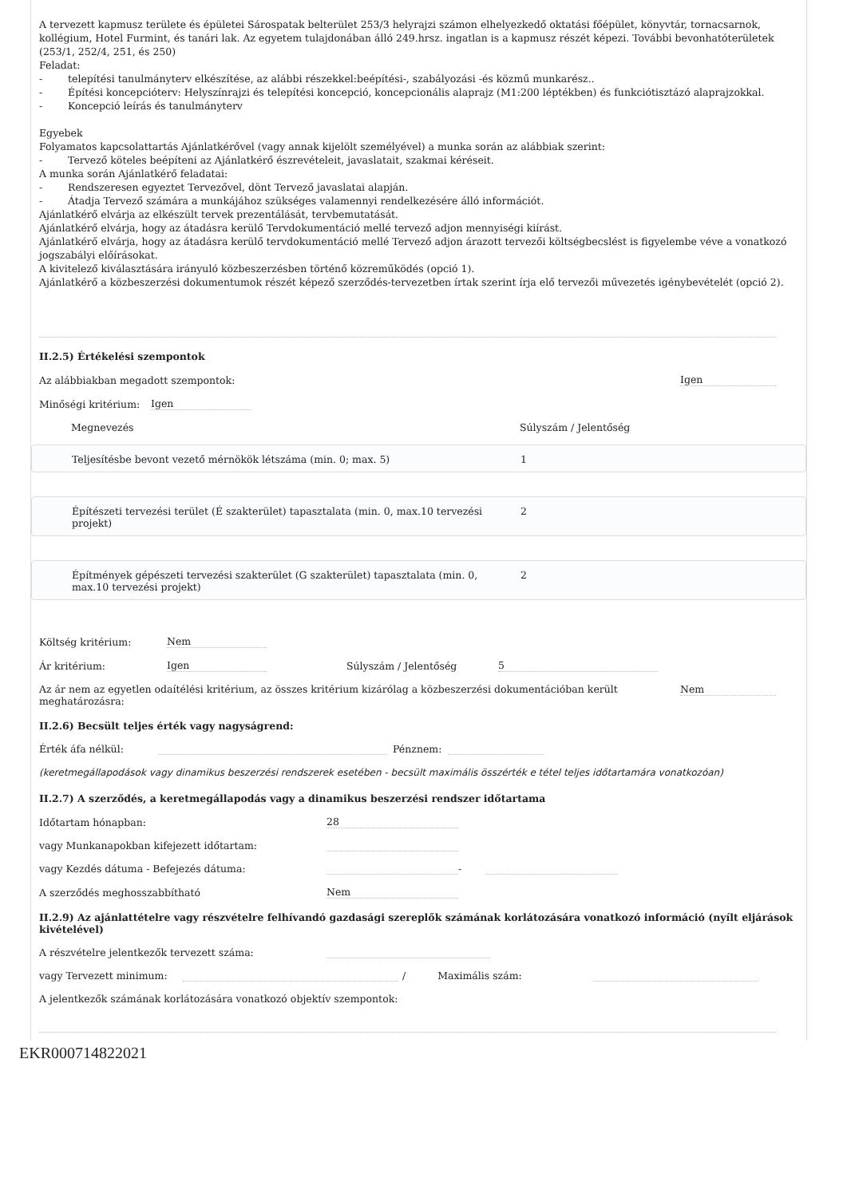A tervezett kapmusz területe és épületei Sárospatak belterület 253/3 helyrajzi számon elhelyezkedő oktatási főépület, könyvtár, tornacsarnok, kollégium, Hotel Furmint, és tanári lak. Az egyetem tulajdonában álló 249.hrsz. ingatlan is a kapmusz részét képezi. További bevonhatóterületek (253/1, 252/4, 251, és 250)
Feladat:
- telepítési tanulmányterv elkészítése, az alábbi részekkel:beépítési-, szabályozási -és közmű munkarész..
- Építési koncepcióterv: Helyszínrajzi és telepítési koncepció, koncepcionális alaprajz (M1:200 léptékben) és funkciótisztázó alaprajzokkal.
- Koncepció leírás és tanulmányterv
Egyebek
Folyamatos kapcsolattartás Ajánlatkérővel (vagy annak kijelölt személyével) a munka során az alábbiak szerint:
- Tervező köteles beépíteni az Ajánlatkérő észrevételeit, javaslatait, szakmai kéréseit.
A munka során Ajánlatkérő feladatai:
- Rendszeresen egyeztet Tervezővel, dönt Tervező javaslatai alapján.
- Átadja Tervező számára a munkájához szükséges valamennyi rendelkezésére álló információt.
Ajánlatkérő elvárja az elkészült tervek prezentálását, tervbemutatását.
Ajánlatkérő elvárja, hogy az átadásra kerülő Tervdokumentáció mellé tervező adjon mennyiségi kiírást.
Ajánlatkérő elvárja, hogy az átadásra kerülő tervdokumentáció mellé Tervező adjon árazott tervezői költségbecslést is figyelembe véve a vonatkozó jogszabályi előírásokat.
A kivitelező kiválasztására irányuló közbeszerzésben történő közreműködés (opció 1).
Ajánlatkérő a közbeszerzési dokumentumok részét képező szerződés-tervezetben írtak szerint írja elő tervezői művezetés igénybevételét (opció 2).
II.2.5) Értékelési szempontok
Az alábbiakban megadott szempontok: Igen
Minőségi kritérium: Igen
Megnevezés Súlyszám / Jelentőség
Teljesítésbe bevont vezető mérnökök létszáma (min. 0; max. 5) 1
Építészeti tervezési terület (É szakterület) tapasztalata (min. 0, max.10 tervezési projekt) 2
Építmények gépészeti tervezési szakterület (G szakterület) tapasztalata (min. 0, max.10 tervezési projekt) 2
Költség kritérium: Nem
Ár kritérium: Igen Súlyszám / Jelentőség 5
Az ár nem az egyetlen odaítélési kritérium, az összes kritérium kizárólag a közbeszerzési dokumentációban került meghatározásra: Nem
II.2.6) Becsült teljes érték vagy nagyságrend:
Érték áfa nélkül: Pénznem:
(keretmegállapodások vagy dinamikus beszerzési rendszerek esetében - becsült maximális összérték e tétel teljes időtartamára vonatkozóan)
II.2.7) A szerződés, a keretmegállapodás vagy a dinamikus beszerzési rendszer időtartama
Időtartam hónapban: 28
vagy Munkanapokban kifejezett időtartam:
vagy Kezdés dátuma - Befejezés dátuma: -
A szerződés meghosszabbítható Nem
II.2.9) Az ajánlattételre vagy részvételre felhívandó gazdasági szereplők számának korlátozására vonatkozó információ (nyílt eljárások kivételével)
A részvételre jelentkezők tervezett száma:
vagy Tervezett minimum: / Maximális szám:
A jelentkezők számának korlátozására vonatkozó objektív szempontok:
EKR000714822021